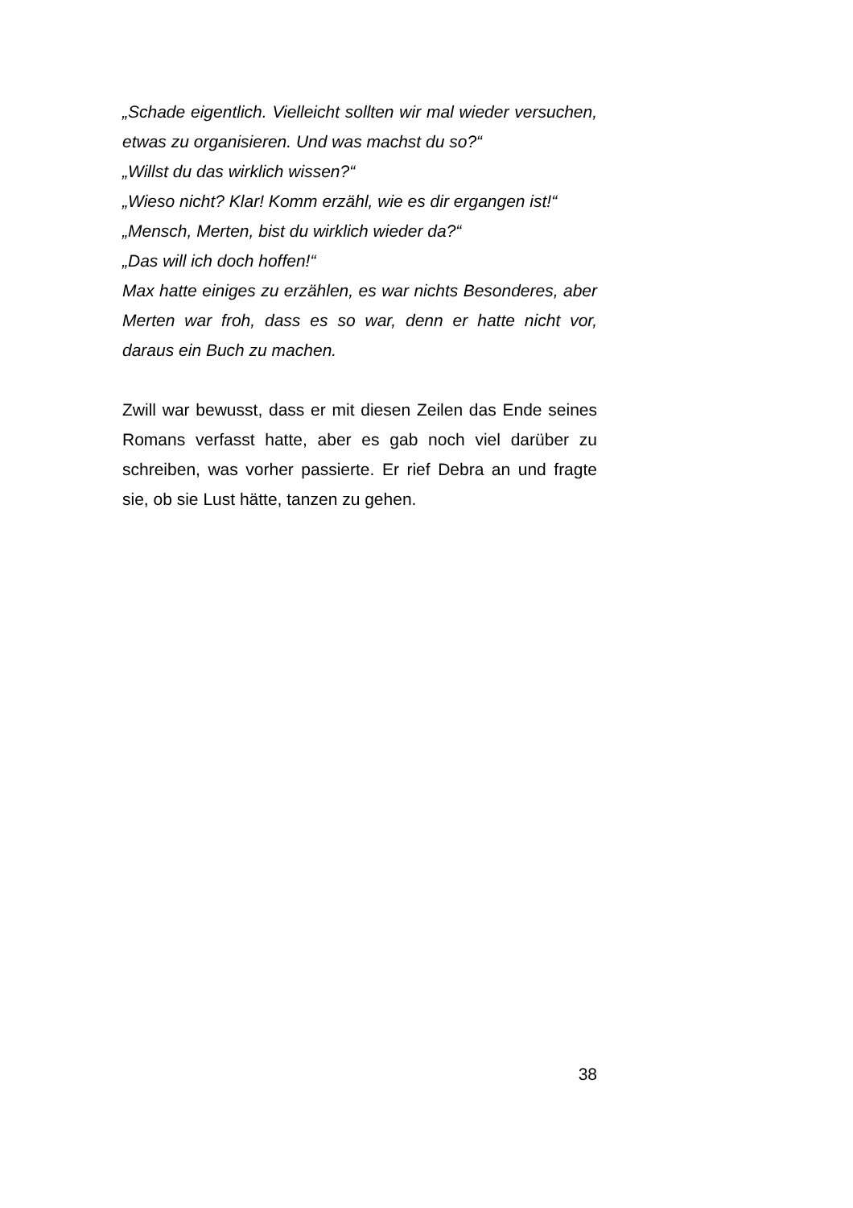„Schade eigentlich. Vielleicht sollten wir mal wieder versuchen, etwas zu organisieren. Und was machst du so?“
„Willst du das wirklich wissen?“
„Wieso nicht? Klar! Komm erzähl, wie es dir ergangen ist!“
„Mensch, Merten, bist du wirklich wieder da?“
„Das will ich doch hoffen!“
Max hatte einiges zu erzählen, es war nichts Besonderes, aber Merten war froh, dass es so war, denn er hatte nicht vor, daraus ein Buch zu machen.
Zwill war bewusst, dass er mit diesen Zeilen das Ende seines Romans verfasst hatte, aber es gab noch viel darüber zu schreiben, was vorher passierte. Er rief Debra an und fragte sie, ob sie Lust hätte, tanzen zu gehen.
38